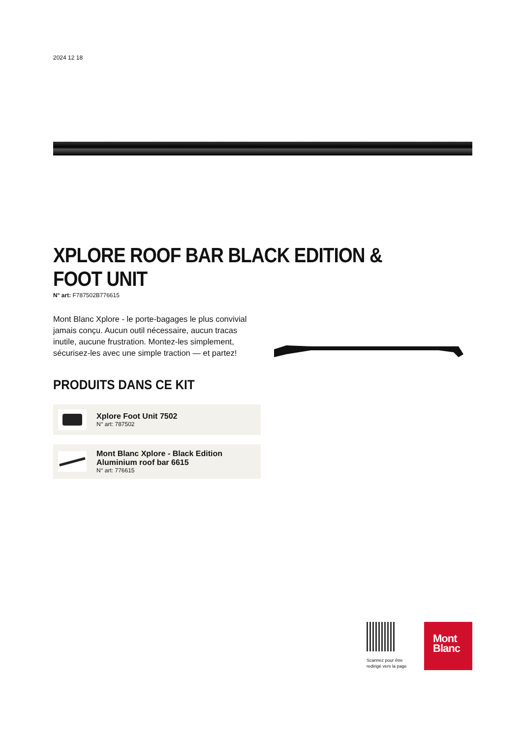2024 12 18
XPLORE ROOF BAR BLACK EDITION & FOOT UNIT
N° art: F787502B776615
Mont Blanc Xplore - le porte-bagages le plus convivial jamais conçu. Aucun outil nécessaire, aucun tracas inutile, aucune frustration. Montez-les simplement, sécurisez-les avec une simple traction — et partez!
PRODUITS DANS CE KIT
Xplore Foot Unit 7502
N° art: 787502
Mont Blanc Xplore - Black Edition
Aluminium roof bar 6615
N° art: 776615
Scannez pour être
redirigé vers la page
Mont
Blanc